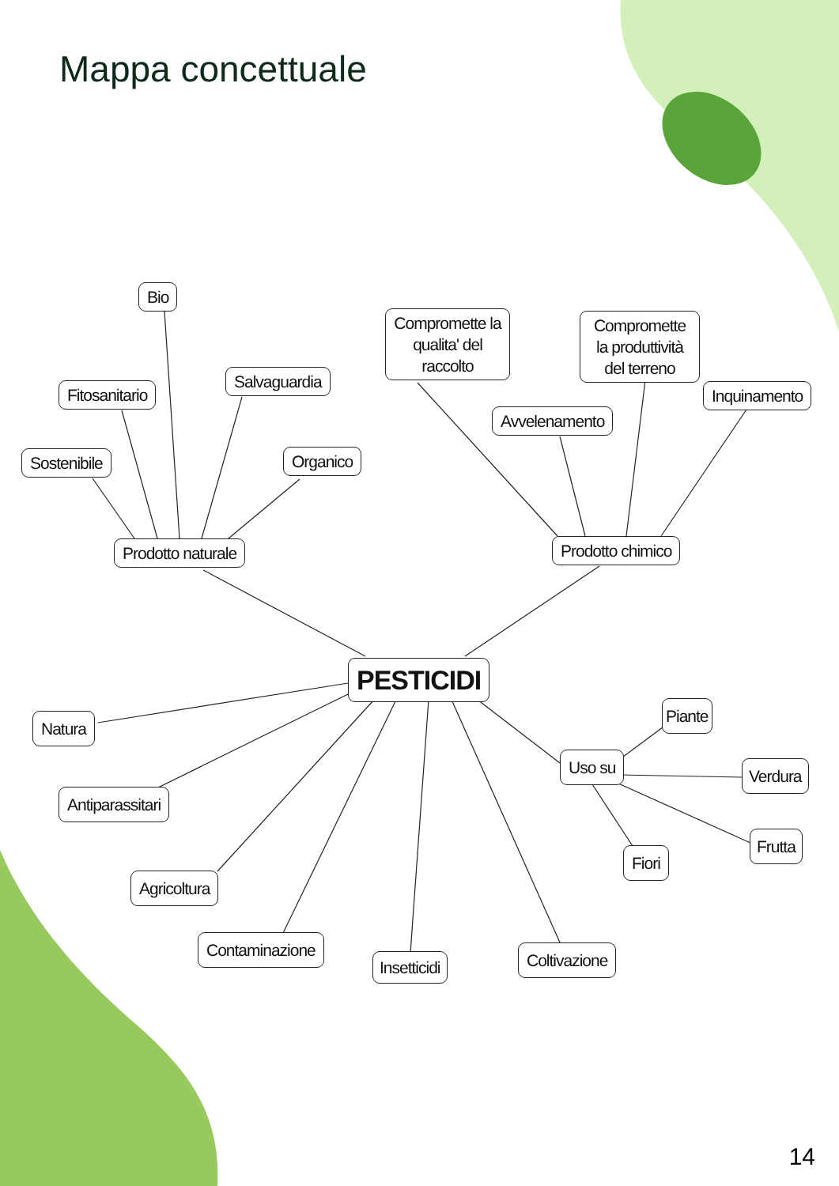Mappa concettuale
Bio
Fitosanitario
Salvaguardia
Sostenibile Organico
Prodotto naturale
Compromette la qualita' del raccolto
Compromette la produttività del terreno
Inquinamento
Avvelenamento
Prodotto chimico
PESTICIDI
Natura
Antiparassitari
Agricoltura
Contaminazione
Insetticidi Coltivazione
Uso su
Piante
Verdura
Frutta
Fiori
14